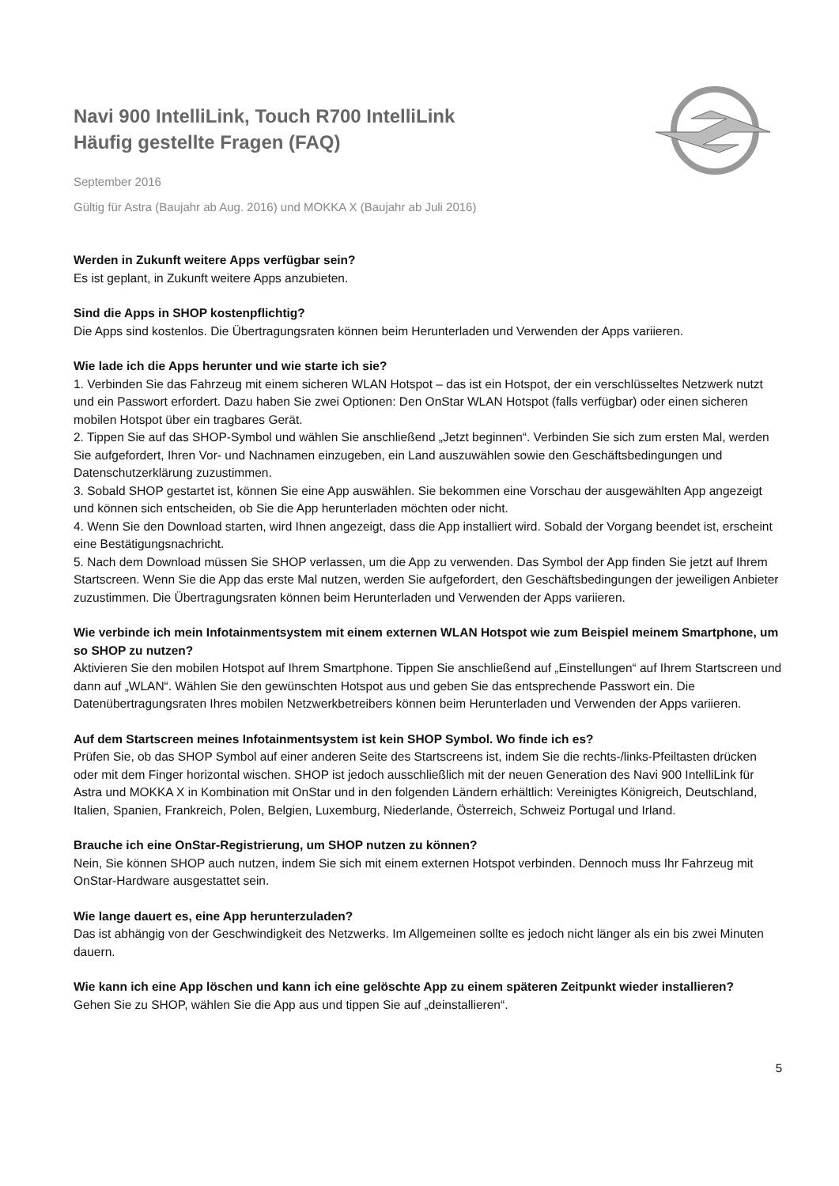Navi 900 IntelliLink, Touch R700 IntelliLink
Häufig gestellte Fragen (FAQ)
September 2016
Gültig für Astra (Baujahr ab Aug. 2016) und MOKKA X (Baujahr ab Juli 2016)
Werden in Zukunft weitere Apps verfügbar sein?
Es ist geplant, in Zukunft weitere Apps anzubieten.
Sind die Apps in SHOP kostenpflichtig?
Die Apps sind kostenlos. Die Übertragungsraten können beim Herunterladen und Verwenden der Apps variieren.
Wie lade ich die Apps herunter und wie starte ich sie?
1. Verbinden Sie das Fahrzeug mit einem sicheren WLAN Hotspot – das ist ein Hotspot, der ein verschlüsseltes Netzwerk nutzt und ein Passwort erfordert. Dazu haben Sie zwei Optionen: Den OnStar WLAN Hotspot (falls verfügbar) oder einen sicheren mobilen Hotspot über ein tragbares Gerät.
2. Tippen Sie auf das SHOP-Symbol und wählen Sie anschließend „Jetzt beginnen“. Verbinden Sie sich zum ersten Mal, werden Sie aufgefordert, Ihren Vor- und Nachnamen einzugeben, ein Land auszuwählen sowie den Geschäftsbedingungen und Datenschutzerklärung zuzustimmen.
3. Sobald SHOP gestartet ist, können Sie eine App auswählen. Sie bekommen eine Vorschau der ausgewählten App angezeigt und können sich entscheiden, ob Sie die App herunterladen möchten oder nicht.
4. Wenn Sie den Download starten, wird Ihnen angezeigt, dass die App installiert wird. Sobald der Vorgang beendet ist, erscheint eine Bestätigungsnachricht.
5. Nach dem Download müssen Sie SHOP verlassen, um die App zu verwenden. Das Symbol der App finden Sie jetzt auf Ihrem Startscreen. Wenn Sie die App das erste Mal nutzen, werden Sie aufgefordert, den Geschäftsbedingungen der jeweiligen Anbieter zuzustimmen. Die Übertragungsraten können beim Herunterladen und Verwenden der Apps variieren.
Wie verbinde ich mein Infotainmentsystem mit einem externen WLAN Hotspot wie zum Beispiel meinem Smartphone, um so SHOP zu nutzen?
Aktivieren Sie den mobilen Hotspot auf Ihrem Smartphone. Tippen Sie anschließend auf „Einstellungen“ auf Ihrem Startscreen und dann auf „WLAN“. Wählen Sie den gewünschten Hotspot aus und geben Sie das entsprechende Passwort ein. Die Datenübertragungsraten Ihres mobilen Netzwerkbetreibers können beim Herunterladen und Verwenden der Apps variieren.
Auf dem Startscreen meines Infotainmentsystem ist kein SHOP Symbol. Wo finde ich es?
Prüfen Sie, ob das SHOP Symbol auf einer anderen Seite des Startscreens ist, indem Sie die rechts-/links-Pfeiltasten drücken oder mit dem Finger horizontal wischen. SHOP ist jedoch ausschließlich mit der neuen Generation des Navi 900 IntelliLink für Astra und MOKKA X in Kombination mit OnStar und in den folgenden Ländern erhältlich: Vereinigtes Königreich, Deutschland, Italien, Spanien, Frankreich, Polen, Belgien, Luxemburg, Niederlande, Österreich, Schweiz Portugal und Irland.
Brauche ich eine OnStar-Registrierung, um SHOP nutzen zu können?
Nein, Sie können SHOP auch nutzen, indem Sie sich mit einem externen Hotspot verbinden. Dennoch muss Ihr Fahrzeug mit OnStar-Hardware ausgestattet sein.
Wie lange dauert es, eine App herunterzuladen?
Das ist abhängig von der Geschwindigkeit des Netzwerks. Im Allgemeinen sollte es jedoch nicht länger als ein bis zwei Minuten dauern.
Wie kann ich eine App löschen und kann ich eine gelöschte App zu einem späteren Zeitpunkt wieder installieren?
Gehen Sie zu SHOP, wählen Sie die App aus und tippen Sie auf „deinstallieren“.
5